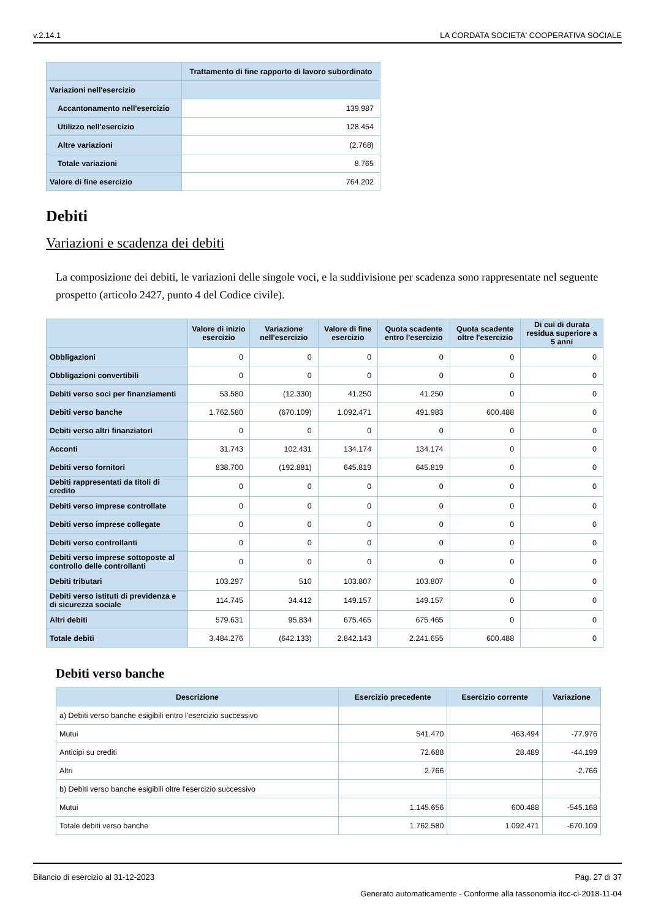v.2.14.1 LA CORDATA SOCIETA' COOPERATIVA SOCIALE
| | Trattamento di fine rapporto di lavoro subordinato |
| --- | --- |
| Variazioni nell'esercizio | |
| Accantonamento nell'esercizio | 139.987 |
| Utilizzo nell'esercizio | 128.454 |
| Altre variazioni | (2.768) |
| Totale variazioni | 8.765 |
| Valore di fine esercizio | 764.202 |
Debiti
Variazioni e scadenza dei debiti
La composizione dei debiti, le variazioni delle singole voci, e la suddivisione per scadenza sono rappresentate nel seguente prospetto (articolo 2427, punto 4 del Codice civile).
| | Valore di inizio esercizio | Variazione nell'esercizio | Valore di fine esercizio | Quota scadente entro l'esercizio | Quota scadente oltre l'esercizio | Di cui di durata residua superiore a 5 anni |
| --- | --- | --- | --- | --- | --- | --- |
| Obbligazioni | 0 | 0 | 0 | 0 | 0 | 0 |
| Obbligazioni convertibili | 0 | 0 | 0 | 0 | 0 | 0 |
| Debiti verso soci per finanziamenti | 53.580 | (12.330) | 41.250 | 41.250 | 0 | 0 |
| Debiti verso banche | 1.762.580 | (670.109) | 1.092.471 | 491.983 | 600.488 | 0 |
| Debiti verso altri finanziatori | 0 | 0 | 0 | 0 | 0 | 0 |
| Acconti | 31.743 | 102.431 | 134.174 | 134.174 | 0 | 0 |
| Debiti verso fornitori | 838.700 | (192.881) | 645.819 | 645.819 | 0 | 0 |
| Debiti rappresentati da titoli di credito | 0 | 0 | 0 | 0 | 0 | 0 |
| Debiti verso imprese controllate | 0 | 0 | 0 | 0 | 0 | 0 |
| Debiti verso imprese collegate | 0 | 0 | 0 | 0 | 0 | 0 |
| Debiti verso controllanti | 0 | 0 | 0 | 0 | 0 | 0 |
| Debiti verso imprese sottoposte al controllo delle controllanti | 0 | 0 | 0 | 0 | 0 | 0 |
| Debiti tributari | 103.297 | 510 | 103.807 | 103.807 | 0 | 0 |
| Debiti verso istituti di previdenza e di sicurezza sociale | 114.745 | 34.412 | 149.157 | 149.157 | 0 | 0 |
| Altri debiti | 579.631 | 95.834 | 675.465 | 675.465 | 0 | 0 |
| Totale debiti | 3.484.276 | (642.133) | 2.842.143 | 2.241.655 | 600.488 | 0 |
Debiti verso banche
| Descrizione | Esercizio precedente | Esercizio corrente | Variazione |
| --- | --- | --- | --- |
| a) Debiti verso banche esigibili entro l'esercizio successivo | | | |
| Mutui | 541.470 | 463.494 | -77.976 |
| Anticipi su crediti | 72.688 | 28.489 | -44.199 |
| Altri | 2.766 | | -2.766 |
| b) Debiti verso banche esigibili oltre l'esercizio successivo | | | |
| Mutui | 1.145.656 | 600.488 | -545.168 |
| Totale debiti verso banche | 1.762.580 | 1.092.471 | -670.109 |
Bilancio di esercizio al 31-12-2023 Pag. 27 di 37
Generato automaticamente - Conforme alla tassonomia itcc-ci-2018-11-04